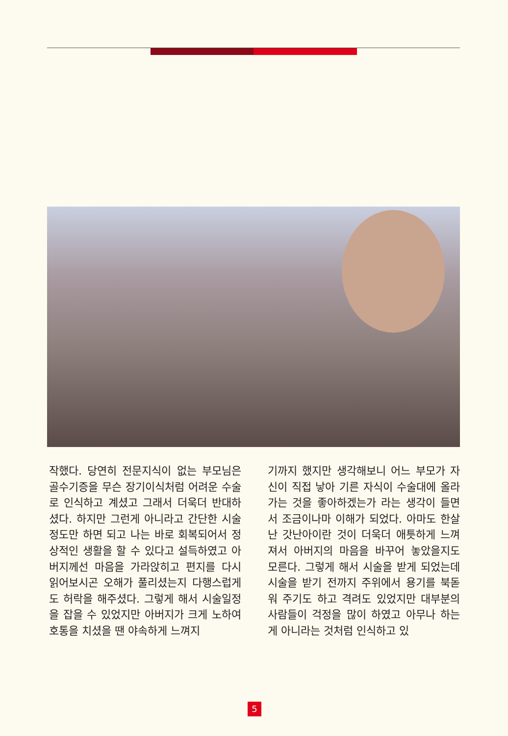작했다. 당연히 전문지식이 없는 부모님은 골수기증을 무슨 장기이식처럼 어려운 수술로 인식하고 계셨고 그래서 더욱더 반대하셨다. 하지만 그런게 아니라고 간단한 시술정도만 하면 되고 나는 바로 회복되어서 정상적인 생활을 할 수 있다고 설득하였고 아버지께선 마음을 가라앉히고 편지를 다시 읽어보시곤 오해가 풀리셨는지 다행스럽게도 허락을 해주셨다. 그렇게 해서 시술일정을 잡을 수 있었지만 아버지가 크게 노하여 호통을 치셨을 땐 야속하게 느껴지
기까지 했지만 생각해보니 어느 부모가 자신이 직접 낳아 기른 자식이 수술대에 올라가는 것을 좋아하겠는가 라는 생각이 들면서 조금이나마 이해가 되었다. 아마도 한살난 갓난아이란 것이 더욱더 애틋하게 느껴져서 아버지의 마음을 바꾸어 놓았을지도 모른다. 그렇게 해서 시술을 받게 되었는데 시술을 받기 전까지 주위에서 용기를 북돋워 주기도 하고 격려도 있었지만 대부분의 사람들이 걱정을 많이 하였고 아무나 하는게 아니라는 것처럼 인식하고 있
5